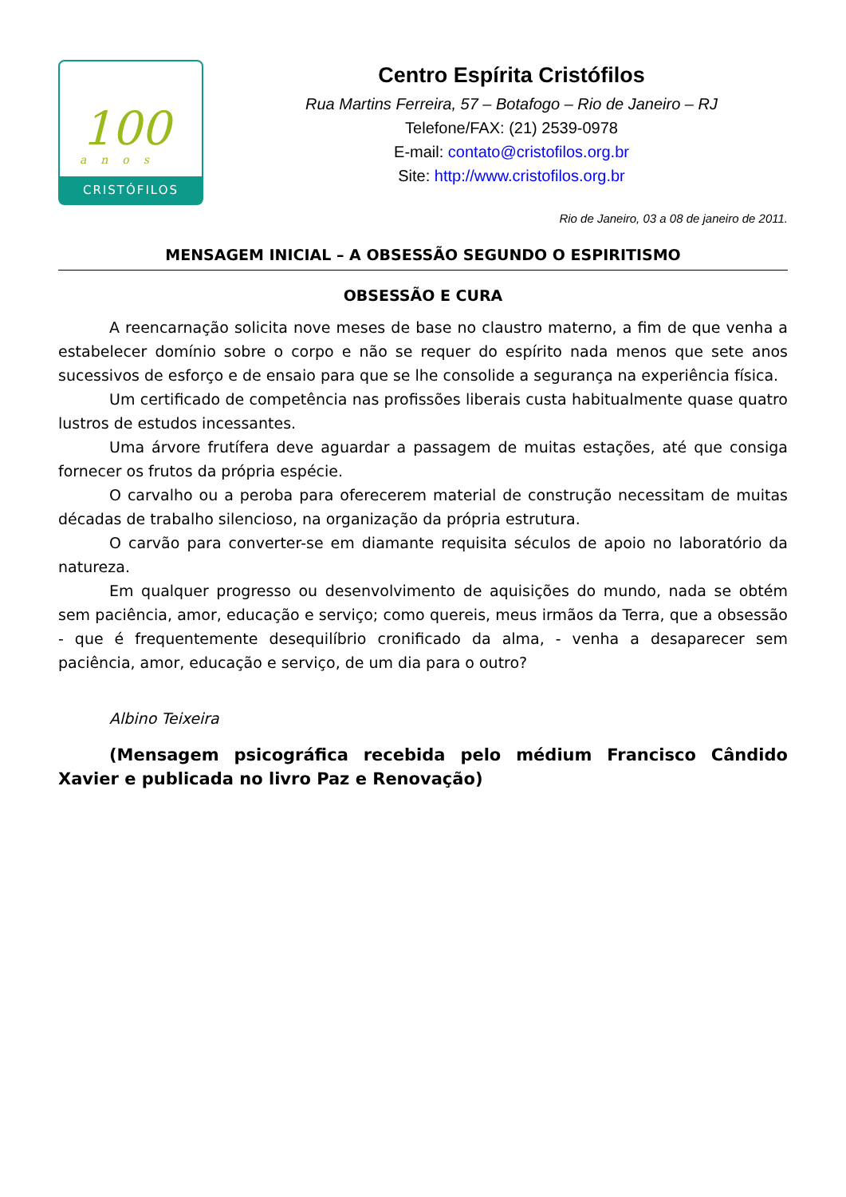100
anos
CRISTÓFILOS
Centro Espírita Cristófilos
Rua Martins Ferreira, 57 – Botafogo – Rio de Janeiro – RJ
Telefone/FAX: (21) 2539-0978
E-mail: contato@cristofilos.org.br
Site: http://www.cristofilos.org.br
Rio de Janeiro, 03 a 08 de janeiro de 2011.
MENSAGEM INICIAL – A OBSESSÃO SEGUNDO O ESPIRITISMO
OBSESSÃO E CURA
A reencarnação solicita nove meses de base no claustro materno, a fim de que venha a estabelecer domínio sobre o corpo e não se requer do espírito nada menos que sete anos sucessivos de esforço e de ensaio para que se lhe consolide a segurança na experiência física.
Um certificado de competência nas profissões liberais custa habitualmente quase quatro lustros de estudos incessantes.
Uma árvore frutífera deve aguardar a passagem de muitas estações, até que consiga fornecer os frutos da própria espécie.
O carvalho ou a peroba para oferecerem material de construção necessitam de muitas décadas de trabalho silencioso, na organização da própria estrutura.
O carvão para converter-se em diamante requisita séculos de apoio no laboratório da natureza.
Em qualquer progresso ou desenvolvimento de aquisições do mundo, nada se obtém sem paciência, amor, educação e serviço; como quereis, meus irmãos da Terra, que a obsessão - que é frequentemente desequilíbrio cronificado da alma, - venha a desaparecer sem paciência, amor, educação e serviço, de um dia para o outro?
Albino Teixeira
(Mensagem psicográfica recebida pelo médium Francisco Cândido Xavier e publicada no livro Paz e Renovação)